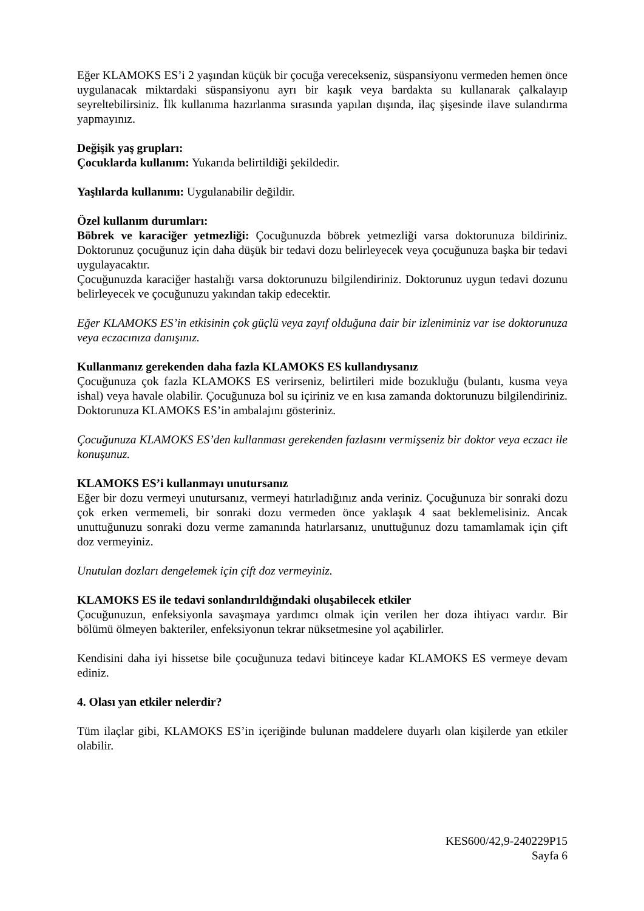Eğer KLAMOKS ES’i 2 yaşından küçük bir çocuğa verecekseniz, süspansiyonu vermeden hemen önce uygulanacak miktardaki süspansiyonu ayrı bir kaşık veya bardakta su kullanarak çalkalayıp seyreltebilirsiniz. İlk kullanıma hazırlanma sırasında yapılan dışında, ilaç şişesinde ilave sulandırma yapmayınız.
Değişik yaş grupları:
Çocuklarda kullanım: Yukarıda belirtildiği şekildedir.
Yaşlılarda kullanımı: Uygulanabilir değildir.
Özel kullanım durumları:
Böbrek ve karaciğer yetmezliği: Çocuğunuzda böbrek yetmezliği varsa doktorunuza bildiriniz. Doktorunuz çocuğunuz için daha düşük bir tedavi dozu belirleyecek veya çocuğunuza başka bir tedavi uygulayacaktır.
Çocuğunuzda karaciğer hastalığı varsa doktorunuzu bilgilendiriniz. Doktorunuz uygun tedavi dozunu belirleyecek ve çocuğunuzu yakından takip edecektir.
Eğer KLAMOKS ES’in etkisinin çok güçlü veya zayıf olduğuna dair bir izleniminiz var ise doktorunuza veya eczacınıza danışınız.
Kullanmanız gerekenden daha fazla KLAMOKS ES kullandıysanız
Çocuğunuza çok fazla KLAMOKS ES verirseniz, belirtileri mide bozukluğu (bulantı, kusma veya ishal) veya havale olabilir. Çocuğunuza bol su içiriniz ve en kısa zamanda doktorunuzu bilgilendiriniz. Doktorunuza KLAMOKS ES’in ambalajını gösteriniz.
Çocuğunuza KLAMOKS ES’den kullanması gerekenden fazlasını vermişseniz bir doktor veya eczacı ile konuşunuz.
KLAMOKS ES’i kullanmayı unutursanız
Eğer bir dozu vermeyi unutursanız, vermeyi hatırladığınız anda veriniz. Çocuğunuza bir sonraki dozu çok erken vermemeli, bir sonraki dozu vermeden önce yaklaşık 4 saat beklemelisiniz. Ancak unuttuğunuzu sonraki dozu verme zamanında hatırlarsanız, unuttuğunuz dozu tamamlamak için çift doz vermeyiniz.
Unutulan dozları dengelemek için çift doz vermeyiniz.
KLAMOKS ES ile tedavi sonlandırıldığındaki oluşabilecek etkiler
Çocuğunuzun, enfeksiyonla savaşmaya yardımcı olmak için verilen her doza ihtiyacı vardır. Bir bölümü ölmeyen bakteriler, enfeksiyonun tekrar nüksetmesine yol açabilirler.
Kendisini daha iyi hissetse bile çocuğunuza tedavi bitinceye kadar KLAMOKS ES vermeye devam ediniz.
4. Olası yan etkiler nelerdir?
Tüm ilaçlar gibi, KLAMOKS ES’in içeriğinde bulunan maddelere duyarlı olan kişilerde yan etkiler olabilir.
KES600/42,9-240229P15
Sayfa 6